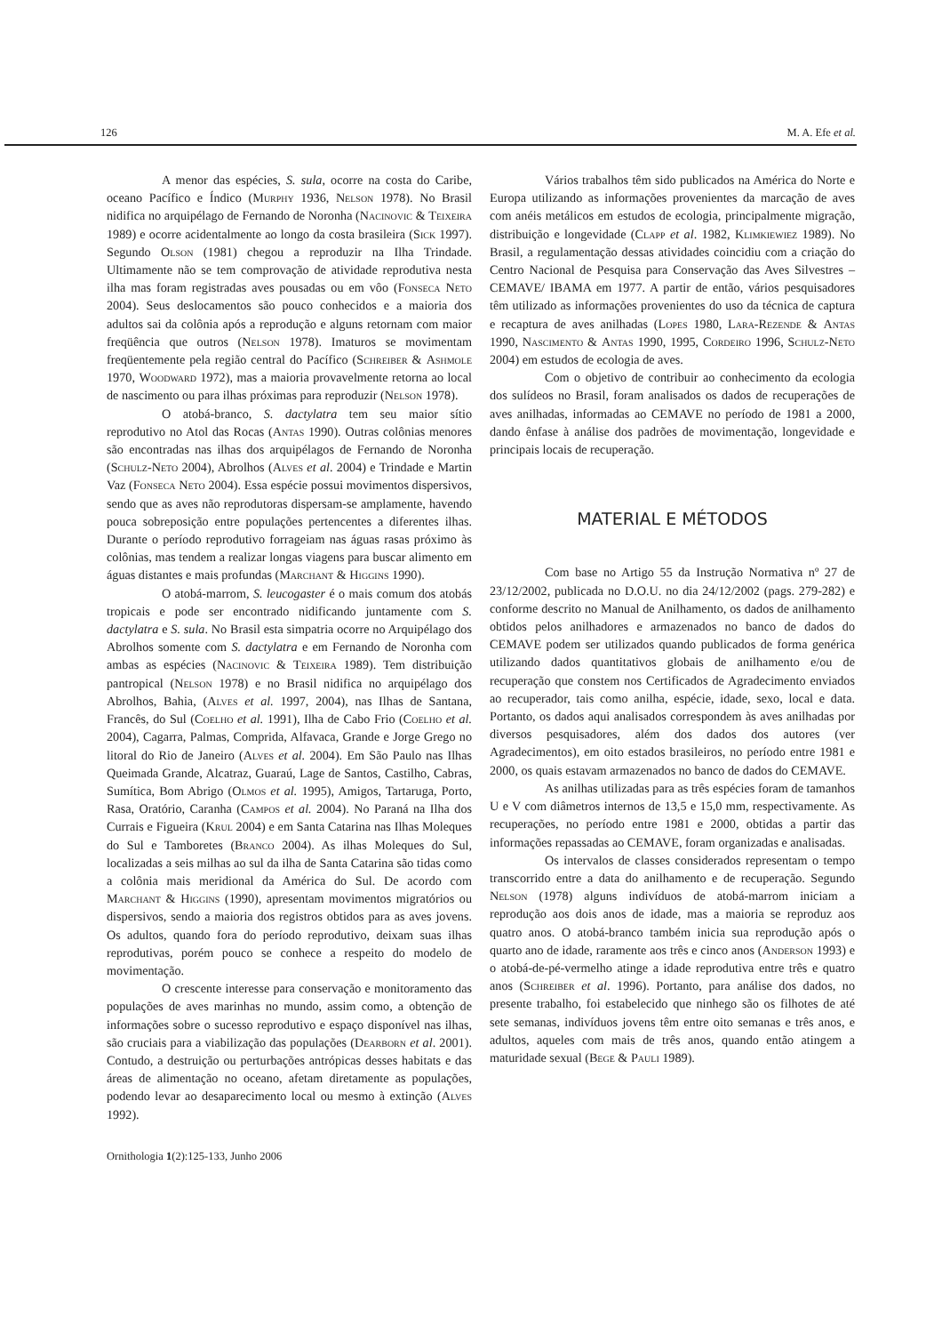126 M. A. Efe et al.
A menor das espécies, S. sula, ocorre na costa do Caribe, oceano Pacífico e Índico (Murphy 1936, Nelson 1978). No Brasil nidifica no arquipélago de Fernando de Noronha (Nacinovic & Teixeira 1989) e ocorre acidentalmente ao longo da costa brasileira (Sick 1997). Segundo Olson (1981) chegou a reproduzir na Ilha Trindade. Ultimamente não se tem comprovação de atividade reprodutiva nesta ilha mas foram registradas aves pousadas ou em vôo (Fonseca Neto 2004). Seus deslocamentos são pouco conhecidos e a maioria dos adultos sai da colônia após a reprodução e alguns retornam com maior freqüência que outros (Nelson 1978). Imaturos se movimentam freqüentemente pela região central do Pacífico (Schreiber & Ashmole 1970, Woodward 1972), mas a maioria provavelmente retorna ao local de nascimento ou para ilhas próximas para reproduzir (Nelson 1978).
O atobá-branco, S. dactylatra tem seu maior sítio reprodutivo no Atol das Rocas (Antas 1990). Outras colônias menores são encontradas nas ilhas dos arquipélagos de Fernando de Noronha (Schulz-Neto 2004), Abrolhos (Alves et al. 2004) e Trindade e Martin Vaz (Fonseca Neto 2004). Essa espécie possui movimentos dispersivos, sendo que as aves não reprodutoras dispersam-se amplamente, havendo pouca sobreposição entre populações pertencentes a diferentes ilhas. Durante o período reprodutivo forrageiam nas águas rasas próximo às colônias, mas tendem a realizar longas viagens para buscar alimento em águas distantes e mais profundas (Marchant & Higgins 1990).
O atobá-marrom, S. leucogaster é o mais comum dos atobás tropicais e pode ser encontrado nidificando juntamente com S. dactylatra e S. sula. No Brasil esta simpatria ocorre no Arquipélago dos Abrolhos somente com S. dactylatra e em Fernando de Noronha com ambas as espécies (Nacinovic & Teixeira 1989). Tem distribuição pantropical (Nelson 1978) e no Brasil nidifica no arquipélago dos Abrolhos, Bahia, (Alves et al. 1997, 2004), nas Ilhas de Santana, Francês, do Sul (Coelho et al. 1991), Ilha de Cabo Frio (Coelho et al. 2004), Cagarra, Palmas, Comprida, Alfavaca, Grande e Jorge Grego no litoral do Rio de Janeiro (Alves et al. 2004). Em São Paulo nas Ilhas Queimada Grande, Alcatraz, Guaraú, Lage de Santos, Castilho, Cabras, Sumítica, Bom Abrigo (Olmos et al. 1995), Amigos, Tartaruga, Porto, Rasa, Oratório, Caranha (Campos et al. 2004). No Paraná na Ilha dos Currais e Figueira (Krul 2004) e em Santa Catarina nas Ilhas Moleques do Sul e Tamboretes (Branco 2004). As ilhas Moleques do Sul, localizadas a seis milhas ao sul da ilha de Santa Catarina são tidas como a colônia mais meridional da América do Sul. De acordo com Marchant & Higgins (1990), apresentam movimentos migratórios ou dispersivos, sendo a maioria dos registros obtidos para as aves jovens. Os adultos, quando fora do período reprodutivo, deixam suas ilhas reprodutivas, porém pouco se conhece a respeito do modelo de movimentação.
O crescente interesse para conservação e monitoramento das populações de aves marinhas no mundo, assim como, a obtenção de informações sobre o sucesso reprodutivo e espaço disponível nas ilhas, são cruciais para a viabilização das populações (Dearborn et al. 2001). Contudo, a destruição ou perturbações antrópicas desses habitats e das áreas de alimentação no oceano, afetam diretamente as populações, podendo levar ao desaparecimento local ou mesmo à extinção (Alves 1992).
Vários trabalhos têm sido publicados na América do Norte e Europa utilizando as informações provenientes da marcação de aves com anéis metálicos em estudos de ecologia, principalmente migração, distribuição e longevidade (Clapp et al. 1982, Klimkiewiez 1989). No Brasil, a regulamentação dessas atividades coincidiu com a criação do Centro Nacional de Pesquisa para Conservação das Aves Silvestres – CEMAVE/ IBAMA em 1977. A partir de então, vários pesquisadores têm utilizado as informações provenientes do uso da técnica de captura e recaptura de aves anilhadas (Lopes 1980, Lara-Rezende & Antas 1990, Nascimento & Antas 1990, 1995, Cordeiro 1996, Schulz-Neto 2004) em estudos de ecologia de aves.
Com o objetivo de contribuir ao conhecimento da ecologia dos sulídeos no Brasil, foram analisados os dados de recuperações de aves anilhadas, informadas ao CEMAVE no período de 1981 a 2000, dando ênfase à análise dos padrões de movimentação, longevidade e principais locais de recuperação.
MATERIAL E MÉTODOS
Com base no Artigo 55 da Instrução Normativa nº 27 de 23/12/2002, publicada no D.O.U. no dia 24/12/2002 (pags. 279-282) e conforme descrito no Manual de Anilhamento, os dados de anilhamento obtidos pelos anilhadores e armazenados no banco de dados do CEMAVE podem ser utilizados quando publicados de forma genérica utilizando dados quantitativos globais de anilhamento e/ou de recuperação que constem nos Certificados de Agradecimento enviados ao recuperador, tais como anilha, espécie, idade, sexo, local e data. Portanto, os dados aqui analisados correspondem às aves anilhadas por diversos pesquisadores, além dos dados dos autores (ver Agradecimentos), em oito estados brasileiros, no período entre 1981 e 2000, os quais estavam armazenados no banco de dados do CEMAVE.
As anilhas utilizadas para as três espécies foram de tamanhos U e V com diâmetros internos de 13,5 e 15,0 mm, respectivamente. As recuperações, no período entre 1981 e 2000, obtidas a partir das informações repassadas ao CEMAVE, foram organizadas e analisadas.
Os intervalos de classes considerados representam o tempo transcorrido entre a data do anilhamento e de recuperação. Segundo Nelson (1978) alguns indivíduos de atobá-marrom iniciam a reprodução aos dois anos de idade, mas a maioria se reproduz aos quatro anos. O atobá-branco também inicia sua reprodução após o quarto ano de idade, raramente aos três e cinco anos (Anderson 1993) e o atobá-de-pé-vermelho atinge a idade reprodutiva entre três e quatro anos (Schreiber et al. 1996). Portanto, para análise dos dados, no presente trabalho, foi estabelecido que ninhego são os filhotes de até sete semanas, indivíduos jovens têm entre oito semanas e três anos, e adultos, aqueles com mais de três anos, quando então atingem a maturidade sexual (Bege & Pauli 1989).
Ornithologia 1(2):125-133, Junho 2006